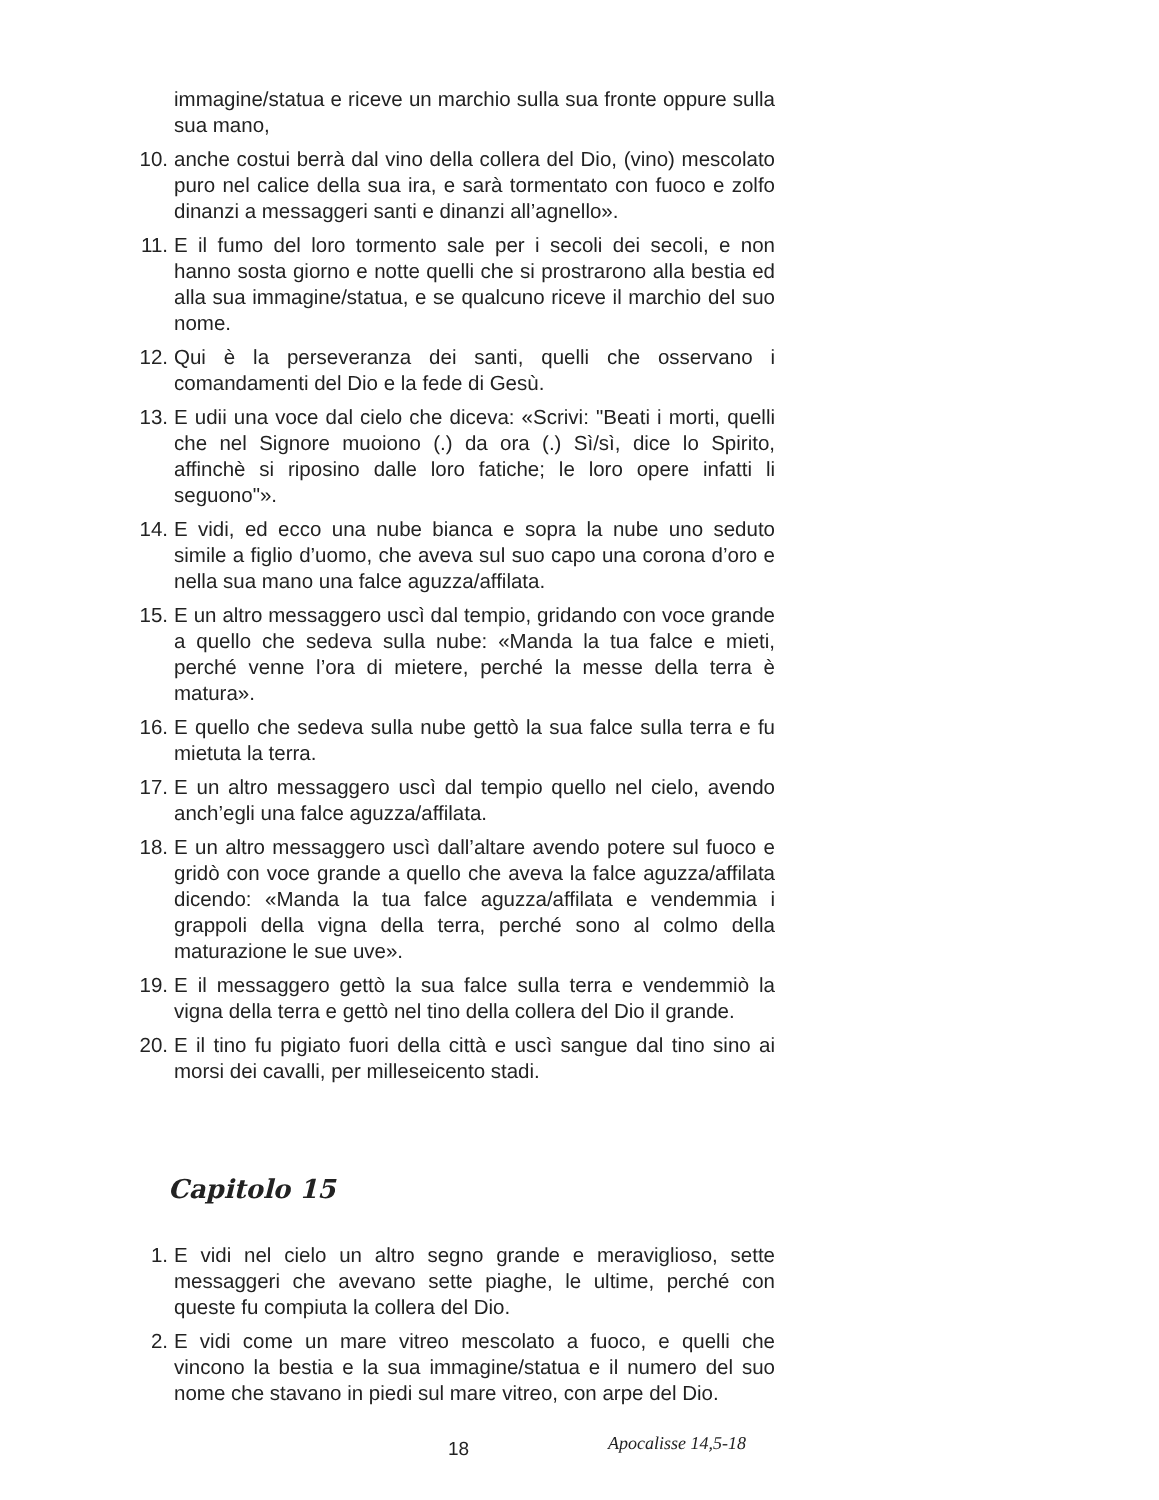immagine/statua e riceve un marchio sulla sua fronte oppure sulla sua mano,
10. anche costui berrà dal vino della collera del Dio, (vino) mescolato puro nel calice della sua ira, e sarà tormentato con fuoco e zolfo dinanzi a messaggeri santi e dinanzi all’agnello».
11. E il fumo del loro tormento sale per i secoli dei secoli, e non hanno sosta giorno e notte quelli che si prostrarono alla bestia ed alla sua immagine/statua, e se qualcuno riceve il marchio del suo nome.
12. Qui è la perseveranza dei santi, quelli che osservano i comandamenti del Dio e la fede di Gesù.
13. E udii una voce dal cielo che diceva: «Scrivi: "Beati i morti, quelli che nel Signore muoiono (.) da ora (.) Sì/sì, dice lo Spirito, affinchè si riposino dalle loro fatiche; le loro opere infatti li seguono"».
14. E vidi, ed ecco una nube bianca e sopra la nube uno seduto simile a figlio d’uomo, che aveva sul suo capo una corona d’oro e nella sua mano una falce aguzza/affilata.
15. E un altro messaggero uscì dal tempio, gridando con voce grande a quello che sedeva sulla nube: «Manda la tua falce e mieti, perché venne l’ora di mietere, perché la messe della terra è matura».
16. E quello che sedeva sulla nube gettò la sua falce sulla terra e fu mietuta la terra.
17. E un altro messaggero uscì dal tempio quello nel cielo, avendo anch’egli una falce aguzza/affilata.
18. E un altro messaggero uscì dall’altare avendo potere sul fuoco e gridò con voce grande a quello che aveva la falce aguzza/affilata dicendo: «Manda la tua falce aguzza/affilata e vendemmia i grappoli della vigna della terra, perché sono al colmo della maturazione le sue uve».
19. E il messaggero gettò la sua falce sulla terra e vendemmiò la vigna della terra e gettò nel tino della collera del Dio il grande.
20. E il tino fu pigiato fuori della città e uscì sangue dal tino sino ai morsi dei cavalli, per milleseicento stadi.
Capitolo 15
1. E vidi nel cielo un altro segno grande e meraviglioso, sette messaggeri che avevano sette piaghe, le ultime, perché con queste fu compiuta la collera del Dio.
2. E vidi come un mare vitreo mescolato a fuoco, e quelli che vincono la bestia e la sua immagine/statua e il numero del suo nome che stavano in piedi sul mare vitreo, con arpe del Dio.
18 Apocalisse 14,5-18